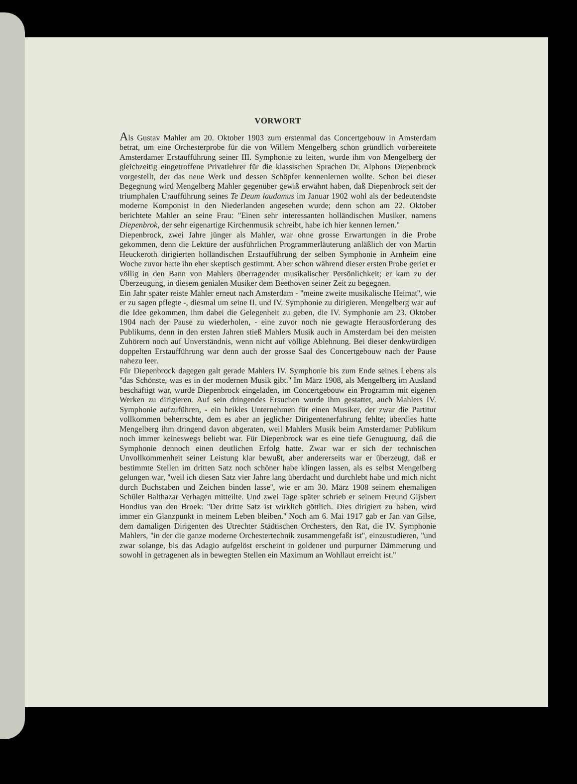VORWORT
Als Gustav Mahler am 20. Oktober 1903 zum erstenmal das Concertgebouw in Amsterdam betrat, um eine Orchesterprobe für die von Willem Mengelberg schon gründlich vorbereitete Amsterdamer Erstaufführung seiner III. Symphonie zu leiten, wurde ihm von Mengelberg der gleichzeitig eingetroffene Privatlehrer für die klassischen Sprachen Dr. Alphons Diepenbrock vorgestellt, der das neue Werk und dessen Schöpfer kennenlernen wollte. Schon bei dieser Begegnung wird Mengelberg Mahler gegenüber gewiß erwähnt haben, daß Diepenbrock seit der triumphalen Uraufführung seines Te Deum laudamus im Januar 1902 wohl als der bedeutendste moderne Komponist in den Niederlanden angesehen wurde; denn schon am 22. Oktober berichtete Mahler an seine Frau: ''Einen sehr interessanten holländischen Musiker, namens Diepenbrok, der sehr eigenartige Kirchenmusik schreibt, habe ich hier kennen lernen.''
Diepenbrock, zwei Jahre jünger als Mahler, war ohne grosse Erwartungen in die Probe gekommen, denn die Lektüre der ausführlichen Programmerläuterung anläßlich der von Martin Heuckeroth dirigierten holländischen Erstaufführung der selben Symphonie in Arnheim eine Woche zuvor hatte ihn eher skeptisch gestimmt. Aber schon während dieser ersten Probe geriet er völlig in den Bann von Mahlers überragender musikalischer Persönlichkeit; er kam zu der Überzeugung, in diesem genialen Musiker dem Beethoven seiner Zeit zu begegnen.
Ein Jahr später reiste Mahler erneut nach Amsterdam - ''meine zweite musikalische Heimat'', wie er zu sagen pflegte -, diesmal um seine II. und IV. Symphonie zu dirigieren. Mengelberg war auf die Idee gekommen, ihm dabei die Gelegenheit zu geben, die IV. Symphonie am 23. Oktober 1904 nach der Pause zu wiederholen, - eine zuvor noch nie gewagte Herausforderung des Publikums, denn in den ersten Jahren stieß Mahlers Musik auch in Amsterdam bei den meisten Zuhörern noch auf Unverständnis, wenn nicht auf völlige Ablehnung. Bei dieser denkwürdigen doppelten Erstaufführung war denn auch der grosse Saal des Concertgebouw nach der Pause nahezu leer.
Für Diepenbrock dagegen galt gerade Mahlers IV. Symphonie bis zum Ende seines Lebens als ''das Schönste, was es in der modernen Musik gibt.'' Im März 1908, als Mengelberg im Ausland beschäftigt war, wurde Diepenbrock eingeladen, im Concertgebouw ein Programm mit eigenen Werken zu dirigieren. Auf sein dringendes Ersuchen wurde ihm gestattet, auch Mahlers IV. Symphonie aufzuführen, - ein heikles Unternehmen für einen Musiker, der zwar die Partitur vollkommen beherrschte, dem es aber an jeglicher Dirigentenerfahrung fehlte; überdies hatte Mengelberg ihm dringend davon abgeraten, weil Mahlers Musik beim Amsterdamer Publikum noch immer keineswegs beliebt war. Für Diepenbrock war es eine tiefe Genugtuung, daß die Symphonie dennoch einen deutlichen Erfolg hatte. Zwar war er sich der technischen Unvollkommenheit seiner Leistung klar bewußt, aber andererseits war er überzeugt, daß er bestimmte Stellen im dritten Satz noch schöner habe klingen lassen, als es selbst Mengelberg gelungen war, ''weil ich diesen Satz vier Jahre lang überdacht und durchlebt habe und mich nicht durch Buchstaben und Zeichen binden lasse'', wie er am 30. März 1908 seinem ehemaligen Schüler Balthazar Verhagen mitteilte. Und zwei Tage später schrieb er seinem Freund Gijsbert Hondius van den Broek: ''Der dritte Satz ist wirklich göttlich. Dies dirigiert zu haben, wird immer ein Glanzpunkt in meinem Leben bleiben.'' Noch am 6. Mai 1917 gab er Jan van Gilse, dem damaligen Dirigenten des Utrechter Städtischen Orchesters, den Rat, die IV. Symphonie Mahlers, ''in der die ganze moderne Orchestertechnik zusammengefaßt ist'', einzustudieren, ''und zwar solange, bis das Adagio aufgelöst erscheint in goldener und purpurner Dämmerung und sowohl in getragenen als in bewegten Stellen ein Maximum an Wohllaut erreicht ist.''